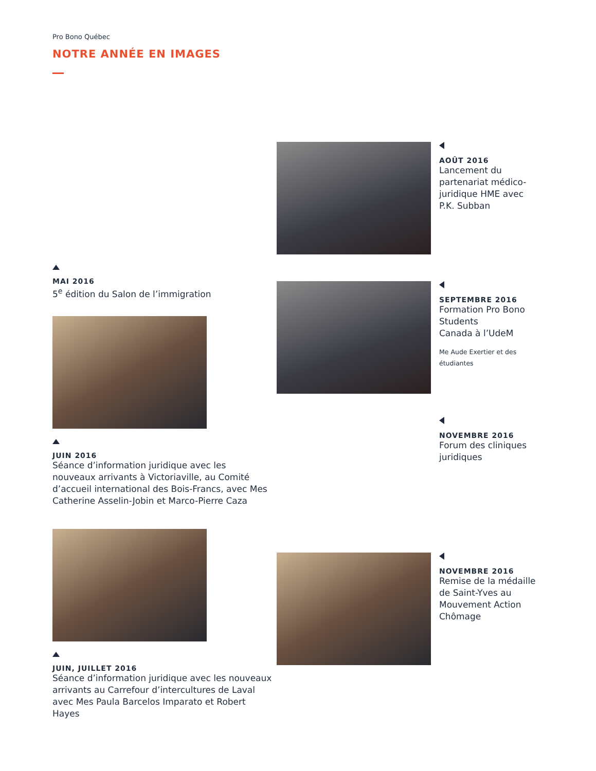Pro Bono Québec
NOTRE ANNÉE EN IMAGES
MAI 2016
5<sup>e</sup> édition du Salon de l’immigration
JUIN 2016
Séance d’information juridique avec les nouveaux arrivants à Victoriaville, au Comité d’accueil international des Bois-Francs, avec Mes Catherine Asselin-Jobin et Marco-Pierre Caza
JUIN, JUILLET 2016
Séance d’information juridique avec les nouveaux arrivants au Carrefour d’intercultures de Laval avec Mes Paula Barcelos Imparato et Robert Hayes
AOÛT 2016
Lancement du partenariat médico-juridique HME avec P.K. Subban
SEPTEMBRE 2016
Formation Pro Bono Students
Canada à l’UdeM
Me Aude Exertier et des étudiantes
NOVEMBRE 2016
Forum des cliniques juridiques
NOVEMBRE 2016
Remise de la médaille
de Saint-Yves au Mouvement Action Chômage